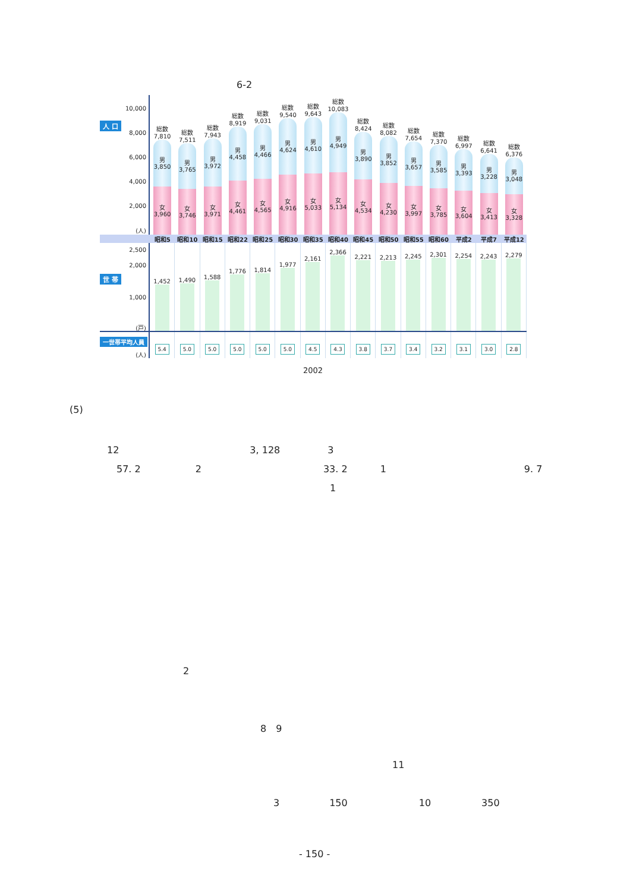6-2
人 口
10,000
8,000
6,000
4,000
2,000
(人)
総数
7,810
男
3,850
女
3,960
総数
7,511
男
3,765
女
3,746
総数
7,943
男
3,972
女
3,971
総数
8,919
男
4,458
女
4,461
総数
9,031
男
4,466
女
4,565
総数
9,540
男
4,624
女
4,916
総数
9,643
男
4,610
女
5,033
総数
10,083
男
4,949
女
5,134
総数
8,424
男
3,890
女
4,534
総数
8,082
男
3,852
女
4,230
総数
7,654
男
3,657
女
3,997
総数
7,370
男
3,585
女
3,785
総数
6,997
男
3,393
女
3,604
総数
6,641
男
3,228
女
3,413
総数
6,376
男
3,048
女
3,328
昭和5 昭和10 昭和15 昭和22 昭和25 昭和30 昭和35 昭和40 昭和45 昭和50 昭和55 昭和60 平成2 平成7 平成12
2,500
2,000
世 帯
1,000
(戸)
1,452 1,490 1,588 1,776 1,814 1,977 2,161 2,366 2,221 2,213 2,245 2,301 2,254 2,243 2,279
一世帯平均人員
(人)
5.4 5.0 5.0 5.0 5.0 5.0 4.5 4.3 3.8 3.7 3.4 3.2 3.1 3.0 2.8
2002
(5)
12 3, 128 3
57. 2 2 33. 2 1 9. 7
1
2
8　9
11
3 150 10 350
- 150 -